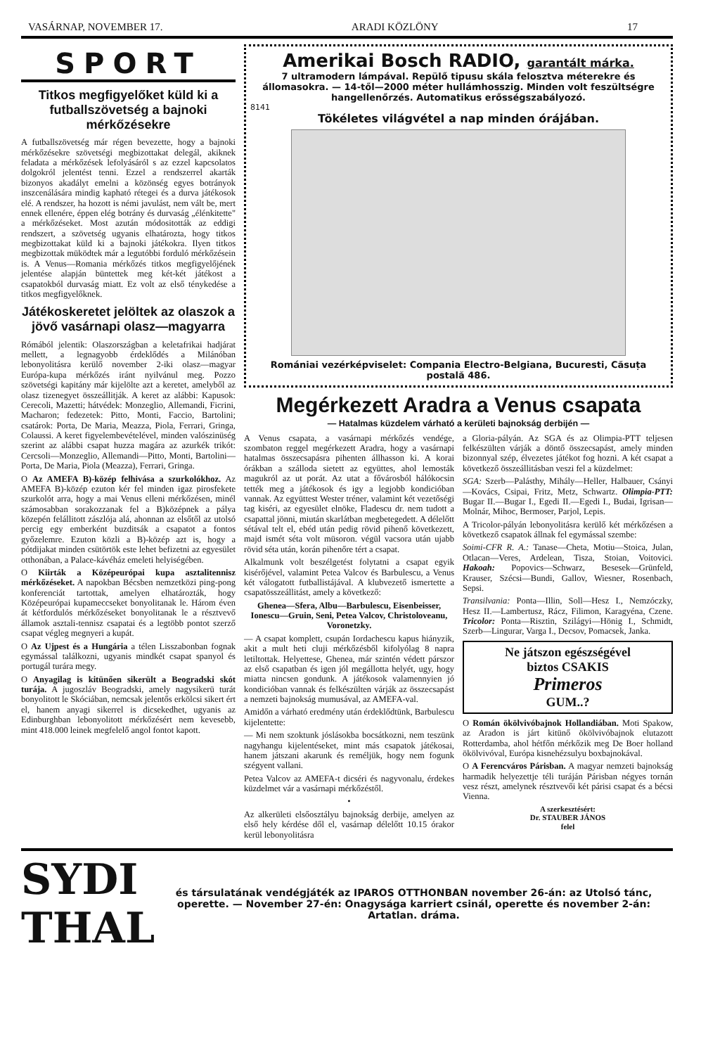VASÁRNAP, NOVEMBER 17. ARADI KÖZLÖNY 17
SPORT
Titkos megfigyelőket küld ki a futballszövetség a bajnoki mérkőzésekre
A futballszövetség már régen bevezette, hogy a bajnoki mérkőzésekre szövetségi megbizottakat delegál, akiknek feladata a mérkőzések lefolyásáról s az ezzel kapcsolatos dolgokról jelentést tenni. Ezzel a rendszerrel akarták bizonyos akadályt emelni a közönség egyes botrányok inszcenálására mindig kapható rétegei és a durva játékosok elé. A rendszer, ha hozott is némi javulást, nem vált be, mert ennek ellenére, éppen elég botrány és durvaság „élénkitette" a mérkőzéseket. Most azután módositották az eddigi rendszert, a szövetség ugyanis elhatározta, hogy titkos megbizottakat küld ki a bajnoki játékokra. Ilyen titkos megbizottak müködtek már a legutóbbi forduló mérkőzésein is. A Venus—Romania mérkőzés titkos megfigyelőjének jelentése alapján büntettek meg két-két játékost a csapatokból durvaság miatt. Ez volt az első ténykedése a titkos megfigyelőknek.
Játékoskeretet jelöltek az olaszok a jövő vasárnapi olasz—magyarra
Rómából jelentik: Olaszországban a keletafrikai hadjárat mellett, a legnagyobb érdeklődés a Milánóban lebonyolitásra kerülő november 2-iki olasz—magyar Európa-kupa mérkőzés iránt nyilvánul meg. Pozzo szövetségi kapitány már kijelölte azt a keretet, amelyből az olasz tizenegyet összeállitják. A keret az alábbi: Kapusok: Cerecoli, Mazetti; hátvédek: Monzeglio, Allemandi, Ficrini, Macharon; fedezetek: Pitto, Monti, Faccio, Bartolini; csatárok: Porta, De Maria, Meazza, Piola, Ferrari, Gringa, Colaussi. A keret figyelembevételével, minden valószinüség szerint az alábbi csapat huzza magára az azurkék trikót: Cercsoli—Monzeglio, Allemandi—Pitto, Monti, Bartolini—Porta, De Maria, Piola (Meazza), Ferrari, Gringa.
O Az AMEFA B)-közép felhivása a szurkolókhoz. Az AMEFA B)-közép ezuton kér fel minden igaz pirosfekete szurkolót arra, hogy a mai Venus elleni mérkőzésen, minél számosabban sorakozzanak fel a B)középnek a pálya közepén felállitott zászlója alá, ahonnan az elsőtől az utolsó percig egy emberként buzditsák a csapatot a fontos győzelemre. Ezuton közli a B)-közép azt is, hogy a pótdijakat minden csütörtök este lehet befizetni az egyesület otthonában, a Palace-kávéház emeleti helyiségében.
O Kiirták a Középeurópai kupa asztalitennisz mérkőzéseket. A napokban Bécsben nemzetközi ping-pong konferenciát tartottak, amelyen elhatározták, hogy Középeurópai kupameccseket bonyolitanak le. Három éven át kétfordulós mérkőzéseket bonyolitanak le a résztvevő államok asztali-tennisz csapatai és a legtöbb pontot szerző csapat végleg megnyeri a kupát.
O Az Ujpest és a Hungária a télen Lisszabonban fognak egymással találkozni, ugyanis mindkét csapat spanyol és portugál turára megy.
O Anyagilag is kitünően sikerült a Beogradski skót turája. A jugoszláv Beogradski, amely nagysikerü turát bonyolitott le Skóciában, nemcsak jelentős erkölcsi sikert ért el, hanem anyagi sikerrel is dicsekedhet, ugyanis az Edinburghban lebonyolitott mérkőzésért nem kevesebb, mint 418.000 leinek megfelelő angol fontot kapott.
Amerikai Bosch RADIO, garantált márka.
7 ultramodern lámpával. Repülő tipusu skála felosztva méterekre és állomasokra. — 14-től—2000 méter hullámhosszig. Minden volt feszültségre hangellenőrzés. Automatikus erősségszabályozó.
8141
Tökéletes világvétel a nap minden órájában.
Romániai vezérképviselet: Compania Electro-Belgiana, Bucuresti, Căsuța postală 486.
Megérkezett Aradra a Venus csapata
— Hatalmas küzdelem várható a kerületi bajnokság derbijén —
A Venus csapata, a vasárnapi mérkőzés vendége, szombaton reggel megérkezett Aradra, hogy a vasárnapi hatalmas összecsapásra pihenten állhasson ki. A korai órákban a szálloda sietett az együttes, ahol lemosták magukról az ut porát. Az utat a fővárosból hálókocsin tették meg a játékosok és igy a legjobb kondicióban vannak. Az együttest Wester tréner, valamint két vezetőségi tag kiséri, az egyesület elnöke, Fladescu dr. nem tudott a csapattal jönni, miután skarlátban megbetegedett. A délelőtt sétával telt el, ebéd után pedig rövid pihenő következett, majd ismét séta volt müsoron. végül vacsora után ujabb rövid séta után, korán pihenőre tért a csapat.
Alkalmunk volt beszélgetést folytatni a csapat egyik kisérőjével, valamint Petea Valcov és Barbulescu, a Venus két válogatott futballistájával. A klubvezető ismertette a csapatösszeállitást, amely a következő:
Ghenea—Sfera, Albu—Barbulescu, Eisenbeisser, Ionescu—Gruin, Seni, Petea Valcov, Christoloveanu, Voronetzky.
— A csapat komplett, csupán Iordachescu kapus hiányzik, akit a mult heti cluji mérkőzésből kifolyólag 8 napra letiltottak. Helyettese, Ghenea, már szintén védett párszor az első csapatban és igen jól megállotta helyét, ugy, hogy miatta nincsen gondunk. A játékosok valamennyien jó kondicióban vannak és felkészülten várják az összecsapást a nemzeti bajnokság mumusával, az AMEFA-val.
Amidőn a várható eredmény után érdeklődtünk, Barbulescu kijelentette:
— Mi nem szoktunk jóslásokba bocsátkozni, nem teszünk nagyhangu kijelentéseket, mint más csapatok játékosai, hanem játszani akarunk és reméljük, hogy nem fogunk szégyent vallani.
Petea Valcov az AMEFA-t dicséri és nagyvonalu, érdekes küzdelmet vár a vasárnapi mérkőzéstől.
•
Az alkerületi elsőosztályu bajnokság derbije, amelyen az első hely kérdése dől el, vasárnap délelőtt 10.15 órakor kerül lebonyolitásra
a Gloria-pályán. Az SGA és az Olimpia-PTT teljesen felkészülten várják a döntő összecsapást, amely minden bizonnyal szép, élvezetes játékot fog hozni. A két csapat a következő összeállitásban veszi fel a küzdelmet:
SGA: Szerb—Palásthy, Mihály—Heller, Halbauer, Csányi—Kovács, Csipai, Fritz, Metz, Schwartz. Olimpia-PTT: Bugar II.—Bugar I., Egedi II.—Egedi I., Budai, Igrisan—Molnár, Mihoc, Bermoser, Parjol, Lepis.
A Tricolor-pályán lebonyolitásra kerülő két mérkőzésen a következő csapatok állnak fel egymással szembe:
Soimi-CFR R. A.: Tanase—Cheta, Motiu—Stoica, Julan, Otlacan—Veres, Ardelean, Tisza, Stoian, Voitovici. Hakoah: Popovics—Schwarz, Besesek—Grünfeld, Krauser, Szécsi—Bundi, Gallov, Wiesner, Rosenbach, Sepsi.
Transilvania: Ponta—Illin, Soll—Hesz I., Nemzóczky, Hesz II.—Lambertusz, Rácz, Filimon, Karagyéna, Czene. Tricolor: Ponta—Risztin, Szilágyi—Hönig I., Schmidt, Szerb—Lingurar, Varga I., Decsov, Pomacsek, Janka.
Ne játszon egészségével
biztos CSAKIS
Primeros
GUM..?
O Román ökölvivóbajnok Hollandiában. Moti Spakow, az Aradon is járt kitünő ökölvivóbajnok elutazott Rotterdamba, ahol hétfőn mérkőzik meg De Boer holland ökölvivóval, Európa kisnehézsulyu boxbajnokával.
O A Ferencváros Párisban. A magyar nemzeti bajnokság harmadik helyezettje téli turáján Párisban négyes tornán vesz részt, amelynek résztvevői két párisi csapat és a bécsi Vienna.
A szerkesztésért:
Dr. STAUBER JÁNOS
felel
SYDI THAL
és társulatának vendégjáték az IPAROS OTTHONBAN november 26-án: az Utolsó tánc, operette. — November 27-én: Onagysága karriert csinál, operette és november 2-án: Artatlan. dráma.